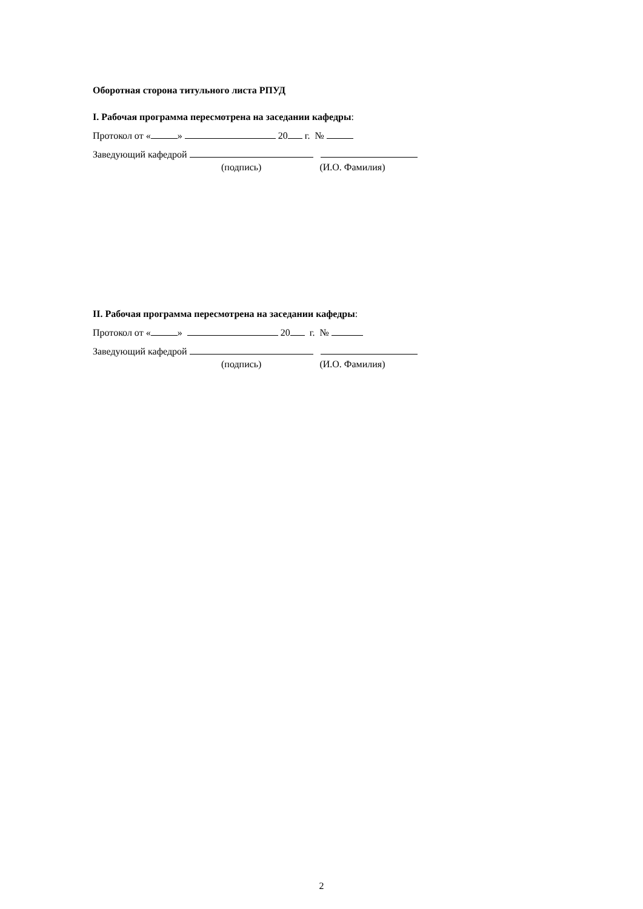Оборотная сторона титульного листа РПУД
I. Рабочая программа пересмотрена на заседании кафедры:
Протокол от « » 20 г. №
Заведующий кафедрой
(подпись) (И.О. Фамилия)
II. Рабочая программа пересмотрена на заседании кафедры:
Протокол от « » 20 г. №
Заведующий кафедрой
(подпись) (И.О. Фамилия)
2